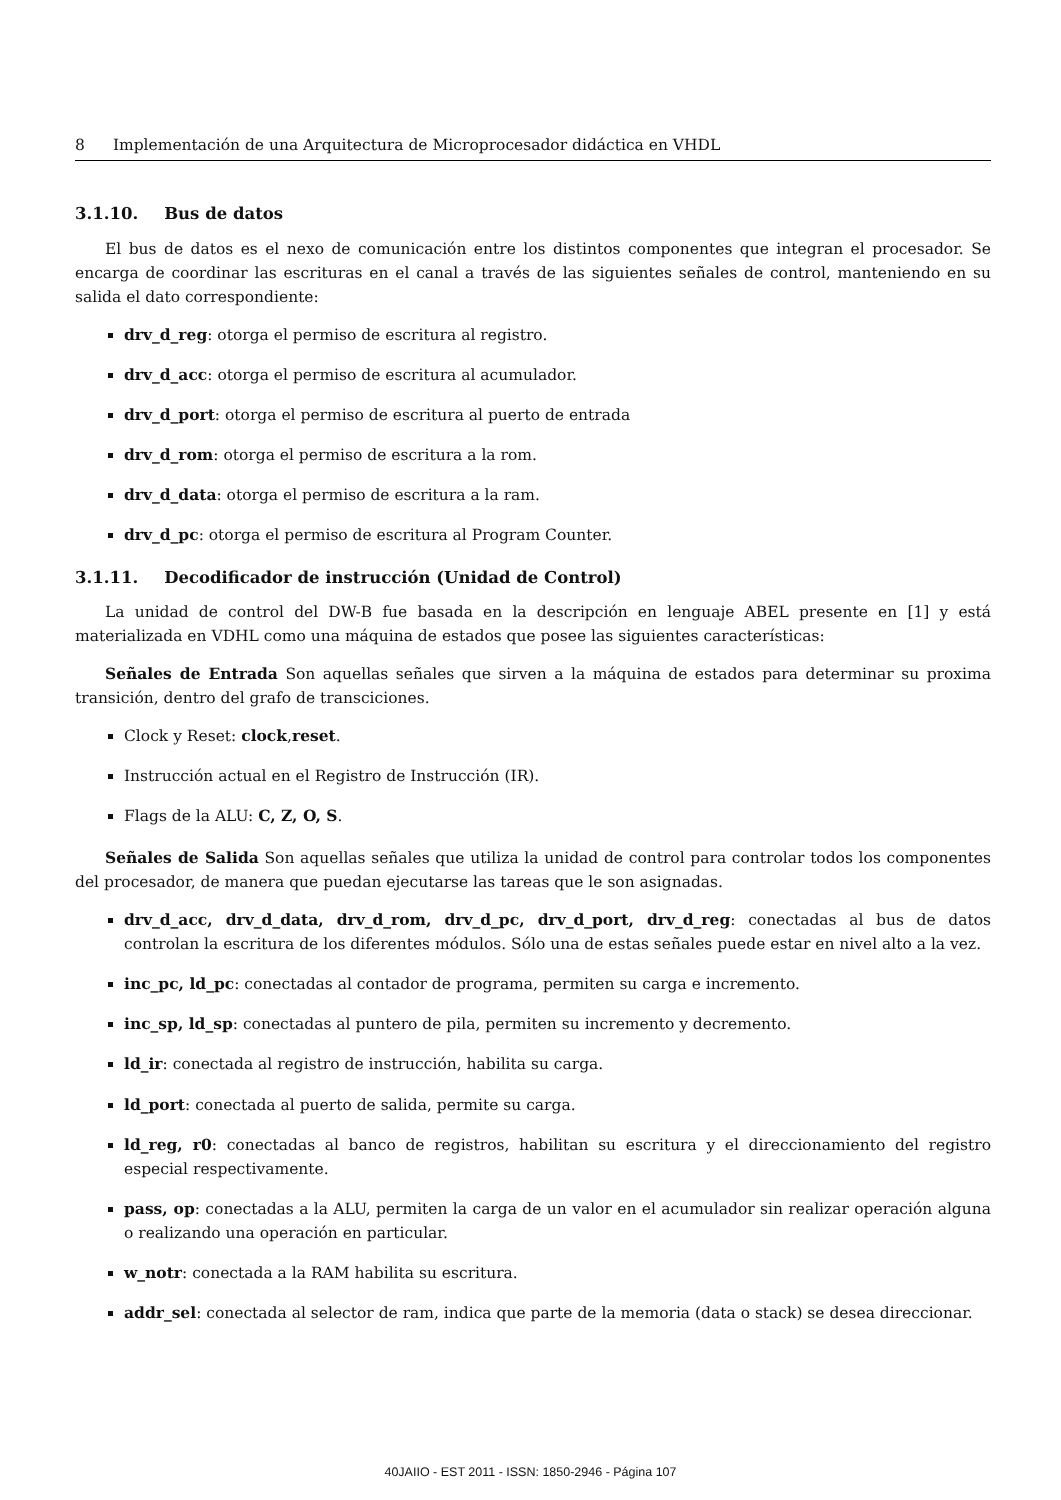8 Implementación de una Arquitectura de Microprocesador didáctica en VHDL
3.1.10. Bus de datos
El bus de datos es el nexo de comunicación entre los distintos componentes que integran el procesador. Se encarga de coordinar las escrituras en el canal a través de las siguientes señales de control, manteniendo en su salida el dato correspondiente:
drv_d_reg: otorga el permiso de escritura al registro.
drv_d_acc: otorga el permiso de escritura al acumulador.
drv_d_port: otorga el permiso de escritura al puerto de entrada
drv_d_rom: otorga el permiso de escritura a la rom.
drv_d_data: otorga el permiso de escritura a la ram.
drv_d_pc: otorga el permiso de escritura al Program Counter.
3.1.11. Decodificador de instrucción (Unidad de Control)
La unidad de control del DW-B fue basada en la descripción en lenguaje ABEL presente en [1] y está materializada en VDHL como una máquina de estados que posee las siguientes características:
Señales de Entrada Son aquellas señales que sirven a la máquina de estados para determinar su proxima transición, dentro del grafo de transciciones.
Clock y Reset: clock,reset.
Instrucción actual en el Registro de Instrucción (IR).
Flags de la ALU: C, Z, O, S.
Señales de Salida Son aquellas señales que utiliza la unidad de control para controlar todos los componentes del procesador, de manera que puedan ejecutarse las tareas que le son asignadas.
drv_d_acc, drv_d_data, drv_d_rom, drv_d_pc, drv_d_port, drv_d_reg: conectadas al bus de datos controlan la escritura de los diferentes módulos. Sólo una de estas señales puede estar en nivel alto a la vez.
inc_pc, ld_pc: conectadas al contador de programa, permiten su carga e incremento.
inc_sp, ld_sp: conectadas al puntero de pila, permiten su incremento y decremento.
ld_ir: conectada al registro de instrucción, habilita su carga.
ld_port: conectada al puerto de salida, permite su carga.
ld_reg, r0: conectadas al banco de registros, habilitan su escritura y el direccionamiento del registro especial respectivamente.
pass, op: conectadas a la ALU, permiten la carga de un valor en el acumulador sin realizar operación alguna o realizando una operación en particular.
w_notr: conectada a la RAM habilita su escritura.
addr_sel: conectada al selector de ram, indica que parte de la memoria (data o stack) se desea direccionar.
40JAIIO - EST 2011 - ISSN: 1850-2946 - Página 107